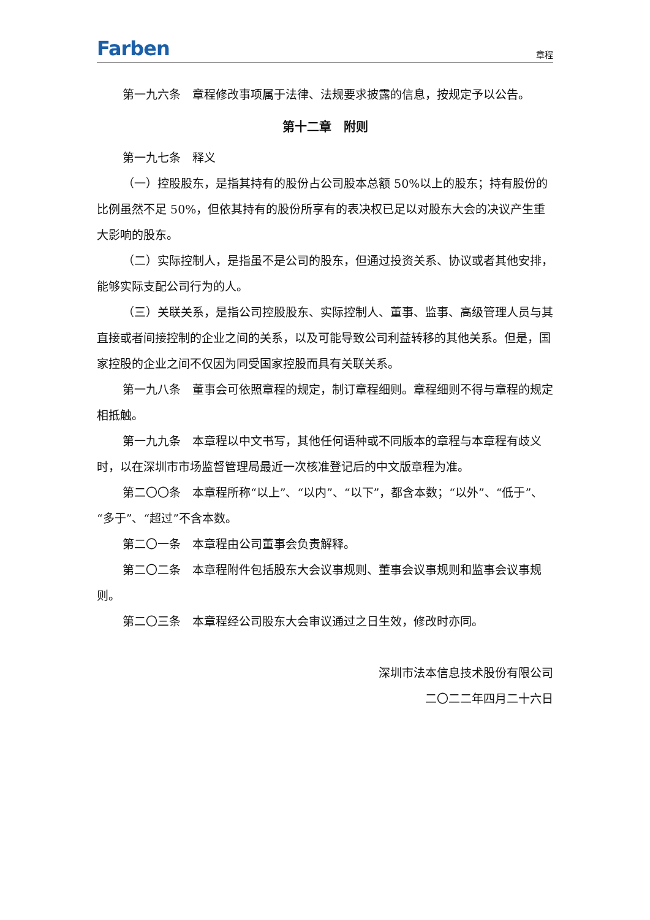Farben 章程
第一九六条　章程修改事项属于法律、法规要求披露的信息，按规定予以公告。
第十二章　附则
第一九七条　释义
（一）控股股东，是指其持有的股份占公司股本总额 50%以上的股东；持有股份的比例虽然不足 50%，但依其持有的股份所享有的表决权已足以对股东大会的决议产生重大影响的股东。
（二）实际控制人，是指虽不是公司的股东，但通过投资关系、协议或者其他安排，能够实际支配公司行为的人。
（三）关联关系，是指公司控股股东、实际控制人、董事、监事、高级管理人员与其直接或者间接控制的企业之间的关系，以及可能导致公司利益转移的其他关系。但是，国家控股的企业之间不仅因为同受国家控股而具有关联关系。
第一九八条　董事会可依照章程的规定，制订章程细则。章程细则不得与章程的规定相抵触。
第一九九条　本章程以中文书写，其他任何语种或不同版本的章程与本章程有歧义时，以在深圳市市场监督管理局最近一次核准登记后的中文版章程为准。
第二〇〇条　本章程所称“以上”、“以内”、“以下”，都含本数；“以外”、“低于”、“多于”、“超过”不含本数。
第二〇一条　本章程由公司董事会负责解释。
第二〇二条　本章程附件包括股东大会议事规则、董事会议事规则和监事会议事规则。
第二〇三条　本章程经公司股东大会审议通过之日生效，修改时亦同。
深圳市法本信息技术股份有限公司
二〇二二年四月二十六日